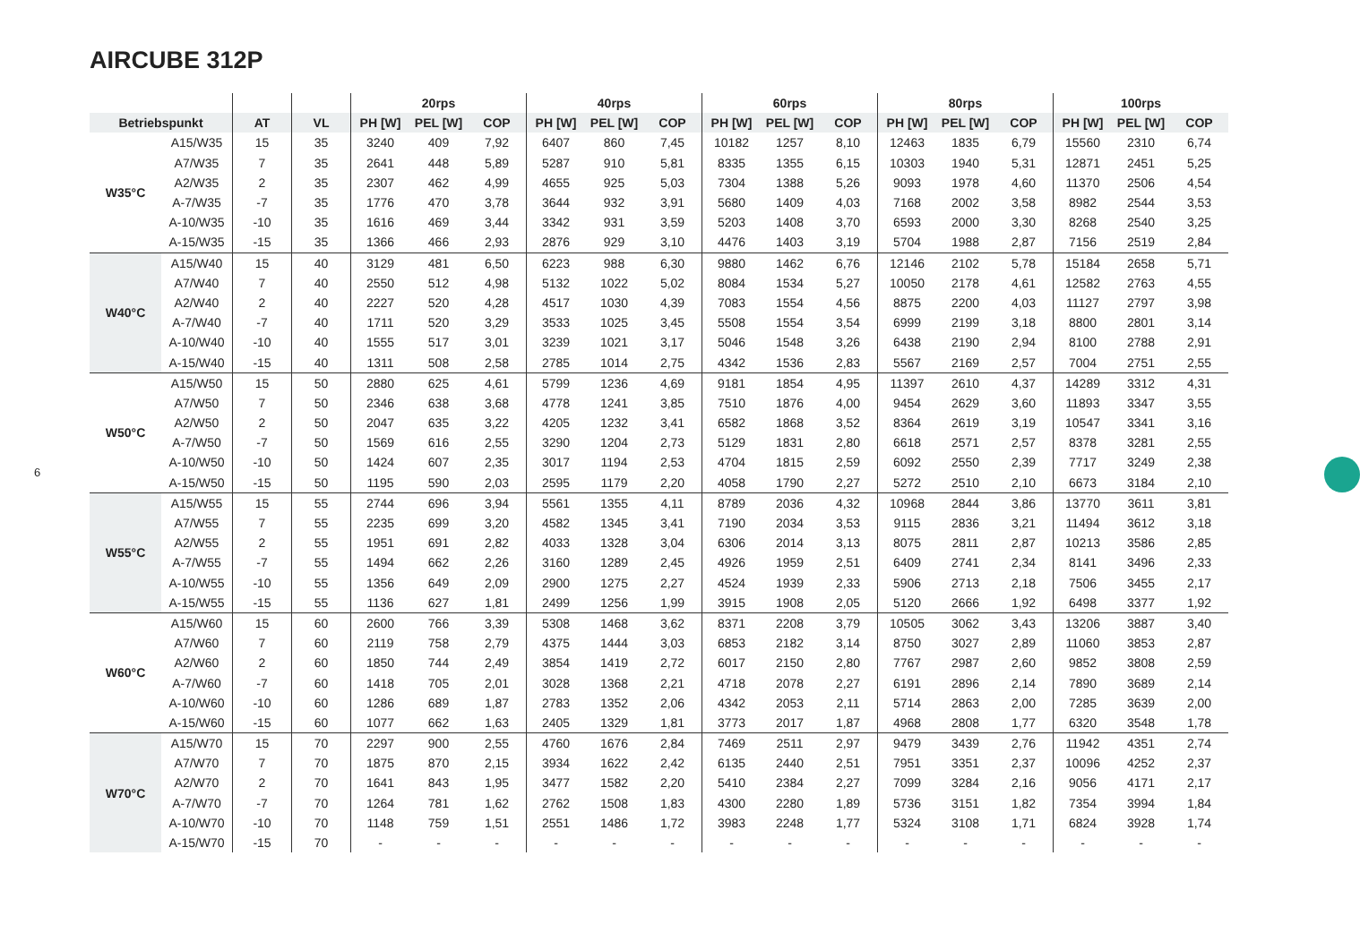AIRCUBE 312P
| | | | | 20rps | | | 40rps | | | 60rps | | | 80rps | | | 100rps | | |
| --- | --- | --- | --- | --- | --- | --- | --- | --- | --- | --- | --- | --- | --- | --- | --- | --- | --- | --- |
| Betriebspunkt | | AT | VL | PH [W] | PEL [W] | COP | PH [W] | PEL [W] | COP | PH [W] | PEL [W] | COP | PH [W] | PEL [W] | COP | PH [W] | PEL [W] | COP |
| W35°C | A15/W35 | 15 | 35 | 3240 | 409 | 7,92 | 6407 | 860 | 7,45 | 10182 | 1257 | 8,10 | 12463 | 1835 | 6,79 | 15560 | 2310 | 6,74 |
| | A7/W35 | 7 | 35 | 2641 | 448 | 5,89 | 5287 | 910 | 5,81 | 8335 | 1355 | 6,15 | 10303 | 1940 | 5,31 | 12871 | 2451 | 5,25 |
| | A2/W35 | 2 | 35 | 2307 | 462 | 4,99 | 4655 | 925 | 5,03 | 7304 | 1388 | 5,26 | 9093 | 1978 | 4,60 | 11370 | 2506 | 4,54 |
| | A-7/W35 | -7 | 35 | 1776 | 470 | 3,78 | 3644 | 932 | 3,91 | 5680 | 1409 | 4,03 | 7168 | 2002 | 3,58 | 8982 | 2544 | 3,53 |
| | A-10/W35 | -10 | 35 | 1616 | 469 | 3,44 | 3342 | 931 | 3,59 | 5203 | 1408 | 3,70 | 6593 | 2000 | 3,30 | 8268 | 2540 | 3,25 |
| | A-15/W35 | -15 | 35 | 1366 | 466 | 2,93 | 2876 | 929 | 3,10 | 4476 | 1403 | 3,19 | 5704 | 1988 | 2,87 | 7156 | 2519 | 2,84 |
| W40°C | A15/W40 | 15 | 40 | 3129 | 481 | 6,50 | 6223 | 988 | 6,30 | 9880 | 1462 | 6,76 | 12146 | 2102 | 5,78 | 15184 | 2658 | 5,71 |
| | A7/W40 | 7 | 40 | 2550 | 512 | 4,98 | 5132 | 1022 | 5,02 | 8084 | 1534 | 5,27 | 10050 | 2178 | 4,61 | 12582 | 2763 | 4,55 |
| | A2/W40 | 2 | 40 | 2227 | 520 | 4,28 | 4517 | 1030 | 4,39 | 7083 | 1554 | 4,56 | 8875 | 2200 | 4,03 | 11127 | 2797 | 3,98 |
| | A-7/W40 | -7 | 40 | 1711 | 520 | 3,29 | 3533 | 1025 | 3,45 | 5508 | 1554 | 3,54 | 6999 | 2199 | 3,18 | 8800 | 2801 | 3,14 |
| | A-10/W40 | -10 | 40 | 1555 | 517 | 3,01 | 3239 | 1021 | 3,17 | 5046 | 1548 | 3,26 | 6438 | 2190 | 2,94 | 8100 | 2788 | 2,91 |
| | A-15/W40 | -15 | 40 | 1311 | 508 | 2,58 | 2785 | 1014 | 2,75 | 4342 | 1536 | 2,83 | 5567 | 2169 | 2,57 | 7004 | 2751 | 2,55 |
| W50°C | A15/W50 | 15 | 50 | 2880 | 625 | 4,61 | 5799 | 1236 | 4,69 | 9181 | 1854 | 4,95 | 11397 | 2610 | 4,37 | 14289 | 3312 | 4,31 |
| | A7/W50 | 7 | 50 | 2346 | 638 | 3,68 | 4778 | 1241 | 3,85 | 7510 | 1876 | 4,00 | 9454 | 2629 | 3,60 | 11893 | 3347 | 3,55 |
| | A2/W50 | 2 | 50 | 2047 | 635 | 3,22 | 4205 | 1232 | 3,41 | 6582 | 1868 | 3,52 | 8364 | 2619 | 3,19 | 10547 | 3341 | 3,16 |
| | A-7/W50 | -7 | 50 | 1569 | 616 | 2,55 | 3290 | 1204 | 2,73 | 5129 | 1831 | 2,80 | 6618 | 2571 | 2,57 | 8378 | 3281 | 2,55 |
| | A-10/W50 | -10 | 50 | 1424 | 607 | 2,35 | 3017 | 1194 | 2,53 | 4704 | 1815 | 2,59 | 6092 | 2550 | 2,39 | 7717 | 3249 | 2,38 |
| | A-15/W50 | -15 | 50 | 1195 | 590 | 2,03 | 2595 | 1179 | 2,20 | 4058 | 1790 | 2,27 | 5272 | 2510 | 2,10 | 6673 | 3184 | 2,10 |
| W55°C | A15/W55 | 15 | 55 | 2744 | 696 | 3,94 | 5561 | 1355 | 4,11 | 8789 | 2036 | 4,32 | 10968 | 2844 | 3,86 | 13770 | 3611 | 3,81 |
| | A7/W55 | 7 | 55 | 2235 | 699 | 3,20 | 4582 | 1345 | 3,41 | 7190 | 2034 | 3,53 | 9115 | 2836 | 3,21 | 11494 | 3612 | 3,18 |
| | A2/W55 | 2 | 55 | 1951 | 691 | 2,82 | 4033 | 1328 | 3,04 | 6306 | 2014 | 3,13 | 8075 | 2811 | 2,87 | 10213 | 3586 | 2,85 |
| | A-7/W55 | -7 | 55 | 1494 | 662 | 2,26 | 3160 | 1289 | 2,45 | 4926 | 1959 | 2,51 | 6409 | 2741 | 2,34 | 8141 | 3496 | 2,33 |
| | A-10/W55 | -10 | 55 | 1356 | 649 | 2,09 | 2900 | 1275 | 2,27 | 4524 | 1939 | 2,33 | 5906 | 2713 | 2,18 | 7506 | 3455 | 2,17 |
| | A-15/W55 | -15 | 55 | 1136 | 627 | 1,81 | 2499 | 1256 | 1,99 | 3915 | 1908 | 2,05 | 5120 | 2666 | 1,92 | 6498 | 3377 | 1,92 |
| W60°C | A15/W60 | 15 | 60 | 2600 | 766 | 3,39 | 5308 | 1468 | 3,62 | 8371 | 2208 | 3,79 | 10505 | 3062 | 3,43 | 13206 | 3887 | 3,40 |
| | A7/W60 | 7 | 60 | 2119 | 758 | 2,79 | 4375 | 1444 | 3,03 | 6853 | 2182 | 3,14 | 8750 | 3027 | 2,89 | 11060 | 3853 | 2,87 |
| | A2/W60 | 2 | 60 | 1850 | 744 | 2,49 | 3854 | 1419 | 2,72 | 6017 | 2150 | 2,80 | 7767 | 2987 | 2,60 | 9852 | 3808 | 2,59 |
| | A-7/W60 | -7 | 60 | 1418 | 705 | 2,01 | 3028 | 1368 | 2,21 | 4718 | 2078 | 2,27 | 6191 | 2896 | 2,14 | 7890 | 3689 | 2,14 |
| | A-10/W60 | -10 | 60 | 1286 | 689 | 1,87 | 2783 | 1352 | 2,06 | 4342 | 2053 | 2,11 | 5714 | 2863 | 2,00 | 7285 | 3639 | 2,00 |
| | A-15/W60 | -15 | 60 | 1077 | 662 | 1,63 | 2405 | 1329 | 1,81 | 3773 | 2017 | 1,87 | 4968 | 2808 | 1,77 | 6320 | 3548 | 1,78 |
| W70°C | A15/W70 | 15 | 70 | 2297 | 900 | 2,55 | 4760 | 1676 | 2,84 | 7469 | 2511 | 2,97 | 9479 | 3439 | 2,76 | 11942 | 4351 | 2,74 |
| | A7/W70 | 7 | 70 | 1875 | 870 | 2,15 | 3934 | 1622 | 2,42 | 6135 | 2440 | 2,51 | 7951 | 3351 | 2,37 | 10096 | 4252 | 2,37 |
| | A2/W70 | 2 | 70 | 1641 | 843 | 1,95 | 3477 | 1582 | 2,20 | 5410 | 2384 | 2,27 | 7099 | 3284 | 2,16 | 9056 | 4171 | 2,17 |
| | A-7/W70 | -7 | 70 | 1264 | 781 | 1,62 | 2762 | 1508 | 1,83 | 4300 | 2280 | 1,89 | 5736 | 3151 | 1,82 | 7354 | 3994 | 1,84 |
| | A-10/W70 | -10 | 70 | 1148 | 759 | 1,51 | 2551 | 1486 | 1,72 | 3983 | 2248 | 1,77 | 5324 | 3108 | 1,71 | 6824 | 3928 | 1,74 |
| | A-15/W70 | -15 | 70 | - | - | - | - | - | - | - | - | - | - | - | - | - | - | - |
6